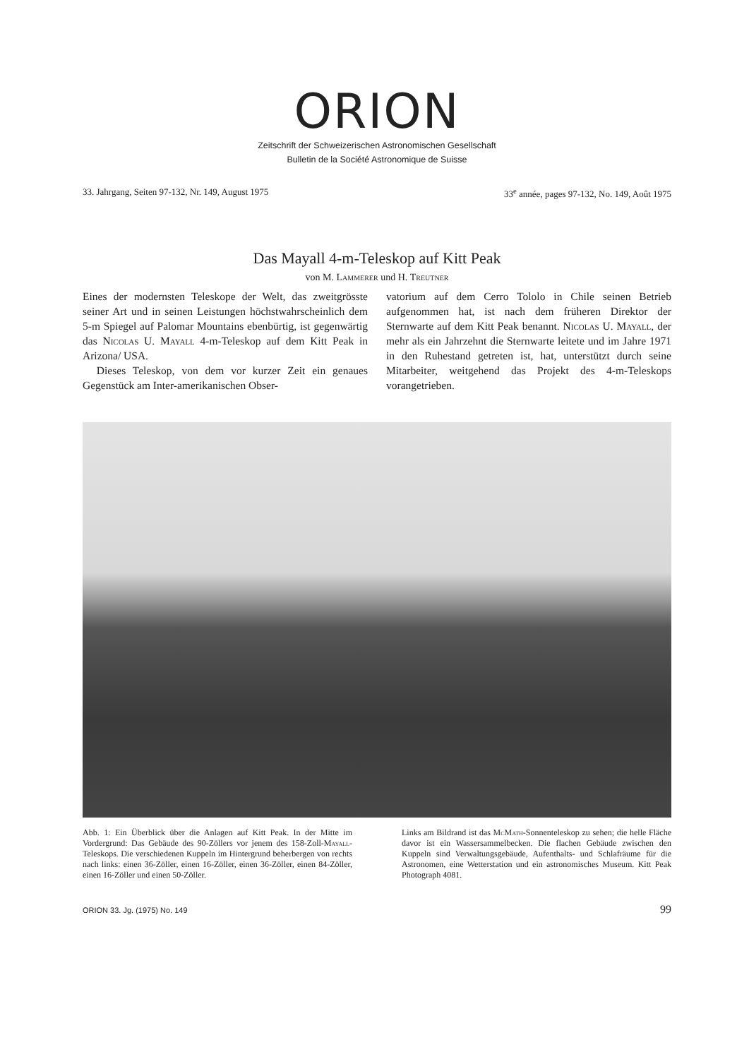ORION
Zeitschrift der Schweizerischen Astronomischen Gesellschaft
Bulletin de la Société Astronomique de Suisse
33. Jahrgang, Seiten 97-132, Nr. 149, August 1975 33<sup>e</sup> année, pages 97-132, No. 149, Août 1975
Das Mayall 4-m-Teleskop auf Kitt Peak
von M. Lammerer und H. Treutner
Eines der modernsten Teleskope der Welt, das zweitgrösste seiner Art und in seinen Leistungen höchstwahrscheinlich dem 5-m Spiegel auf Palomar Mountains ebenbürtig, ist gegenwärtig das Nicolas U. Mayall 4-m-Teleskop auf dem Kitt Peak in Arizona/ USA.
Dieses Teleskop, von dem vor kurzer Zeit ein genaues Gegenstück am Inter-amerikanischen Obser-
vatorium auf dem Cerro Tololo in Chile seinen Betrieb aufgenommen hat, ist nach dem früheren Direktor der Sternwarte auf dem Kitt Peak benannt. Nicolas U. Mayall, der mehr als ein Jahrzehnt die Sternwarte leitete und im Jahre 1971 in den Ruhestand getreten ist, hat, unterstützt durch seine Mitarbeiter, weitgehend das Projekt des 4-m-Teleskops vorangetrieben.
Abb. 1: Ein Überblick über die Anlagen auf Kitt Peak. In der Mitte im Vordergrund: Das Gebäude des 90-Zöllers vor jenem des 158-Zoll-Mayall-Teleskops. Die verschiedenen Kuppeln im Hintergrund beherbergen von rechts nach links: einen 36-Zöller, einen 16-Zöller, einen 36-Zöller, einen 84-Zöller, einen 16-Zöller und einen 50-Zöller.
Links am Bildrand ist das McMath-Sonnenteleskop zu sehen; die helle Fläche davor ist ein Wassersammelbecken. Die flachen Gebäude zwischen den Kuppeln sind Verwaltungsgebäude, Aufenthalts- und Schlafräume für die Astronomen, eine Wetterstation und ein astronomisches Museum. Kitt Peak Photograph 4081.
ORION 33. Jg. (1975) No. 149 99